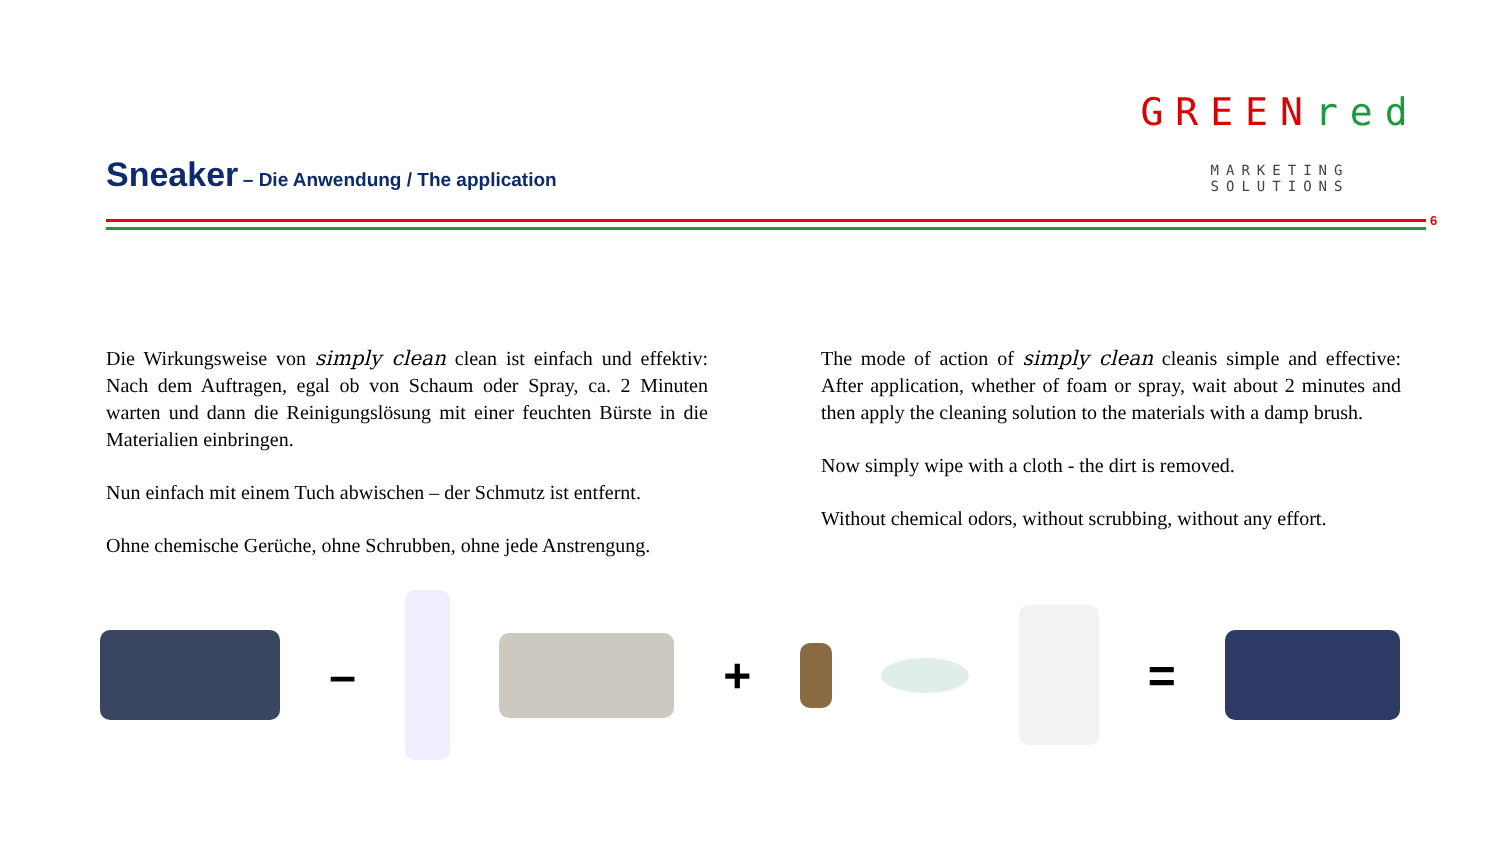Sneaker – Die Anwendung / The application
GREEN red
MARKETING SOLUTIONS
6
Die Wirkungsweise von simply clean clean ist einfach und effektiv: Nach dem Auftragen, egal ob von Schaum oder Spray, ca. 2 Minuten warten und dann die Reinigungslösung mit einer feuchten Bürste in die Materialien einbringen.
Nun einfach mit einem Tuch abwischen – der Schmutz ist entfernt.
Ohne chemische Gerüche, ohne Schrubben, ohne jede Anstrengung.
The mode of action of simply clean cleanis simple and effective: After application, whether of foam or spray, wait about 2 minutes and then apply the cleaning solution to the materials with a damp brush.
Now simply wipe with a cloth - the dirt is removed.
Without chemical odors, without scrubbing, without any effort.
– + =